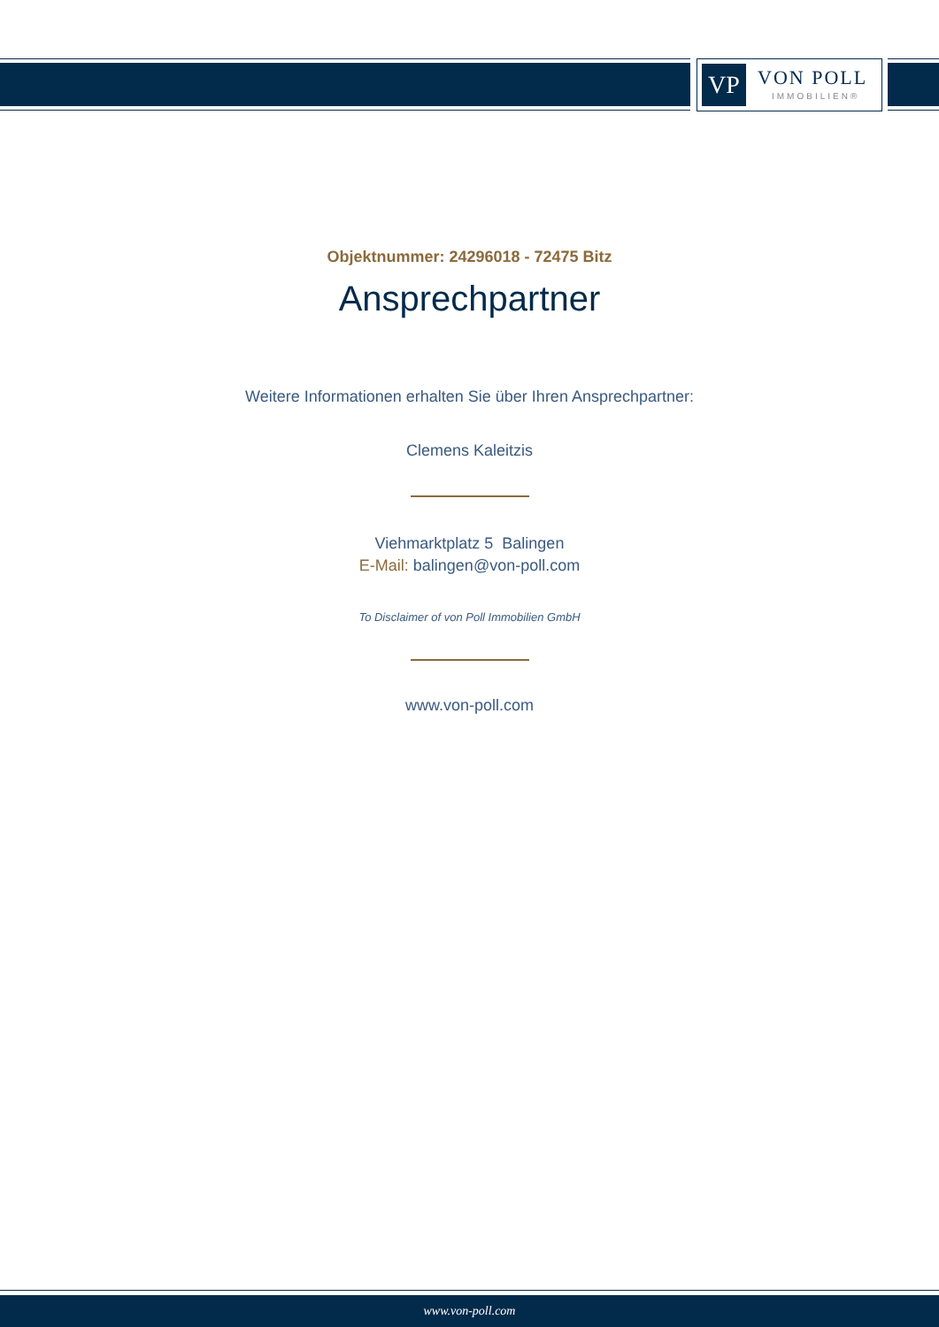VP VON POLL
IMMOBILIEN®
Objektnummer: 24296018 - 72475 Bitz
Ansprechpartner
Weitere Informationen erhalten Sie über Ihren Ansprechpartner:
Clemens Kaleitzis
Viehmarktplatz 5 Balingen
E-Mail: balingen@von-poll.com
To Disclaimer of von Poll Immobilien GmbH
www.von-poll.com
www.von-poll.com